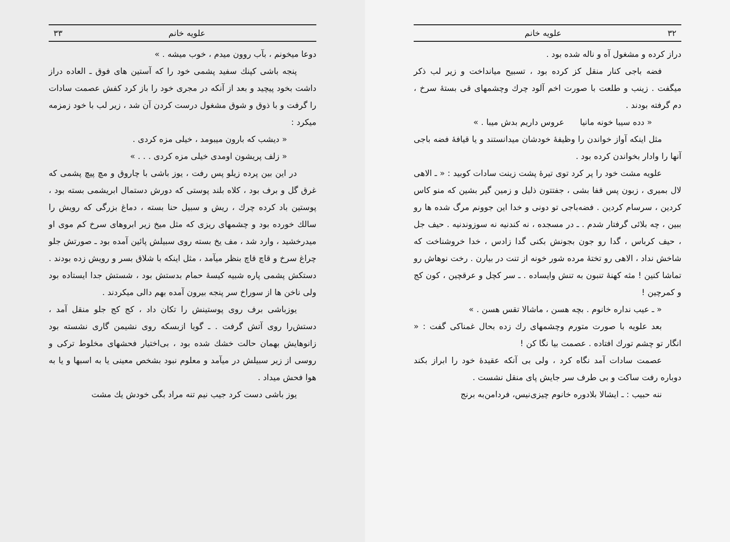۳۲ علویه خانم
دراز کرده و مشغول آه و ناله شده بود .
فضه باجی کنار منقل کز کرده بود ، تسبیح میانداخت و زیر لب ذکر میگفت . زینب و طلعت با صورت اخم آلود چرك وچشمهای قی بستهٔ سرخ ، دم گرفته بودند .
« دده سیبا خونه مانیا عروس داریم بدش میبا . »
مثل اینکه آواز خواندن را وظیفهٔ خودشان میدانستند و یا قیافهٔ فضه باجی آنها را وادار بخواندن کرده بود .
علویه مشت خود را پر کرد توی تیرهٔ پشت زینت سادات کوبید : « ـ الاهی لال بمیری ، زبون پس قفا بشی ، جفتتون ذلیل و زمین گیر بشین که منو کاس کردین ، سرسام کردین . فضه‌باجی تو دونی و خدا این جوونم مرگ شده ها رو ببین ، چه بلائی گرفتار شدم . ـ در مسجده ، نه کندنیه نه سوزوندنیه . حیف جل ، حیف کرباس ، گدا رو جون بجونش بکنی گدا زادس ، خدا خروشناخت که شاخش نداد ، الاهی رو تختهٔ مرده شور خونه از تنت در بیارن . رخت نوهاش رو تماشا کنین ! مثه کهنهٔ تنبون به تنش وایساده . ـ سر کچل و عرقچین ، کون کج و کمرچین !
« ـ عیب نداره خانوم . بچه هسن ، ماشالا تقس هسن . »
بعد علویه با صورت متورم وچشمهای رك زده بحال غمناکی گفت : « انگار تو چشم تورك افتاده . عصمت بیا نگا کن !
عصمت سادات آمد نگاه کرد ، ولی بی آنکه عقیدهٔ خود را ابراز بکند دوباره رفت ساکت و بی طرف سر جایش پای منقل نشست .
ننه حبیب : ـ ایشالا بلادوره خانوم چیزی‌نیس، فردامن‌به برنج
علویه خانم ۳۳
دوعا میخونم ، بآب روون میدم ، خوب میشه . »
پنجه باشی کپنك سفید پشمی خود را که آستین های فوق ـ العاده دراز داشت بخود پیچید و بعد از آنکه در مجری خود را باز کرد کفش عصمت سادات را گرفت و با ذوق و شوق مشغول درست کردن آن شد ، زیر لب با خود زمزمه میکرد :
« دیشب که بارون میبومد ، خیلی مزه کردی .
« زلف پریشون اومدی خیلی مزه کردی . . . »
در این بین پرده زیلو پس رفت ، یوز باشی با چاروق و مچ پیچ پشمی که غرق گل و برف بود ، کلاه بلند پوستی که دورش دستمال ابریشمی بسته بود ، پوستین باد کرده چرك ، ریش و سبیل حنا بسته ، دماغ بزرگی که رویش را سالك خورده بود و چشمهای ریزی که مثل میخ زیر ابروهای سرخ کم موی او میدرخشید ، وارد شد ، مف یخ بسته روی سبیلش پائین آمده بود ـ صورتش جلو چراغ سرخ و قاچ قاچ بنظر میآمد ، مثل اینکه با شلاق بسر و رویش زده بودند . دستکش پشمی پاره شبیه کیسهٔ حمام بدستش بود ، شستش جدا ایستاده بود ولی ناخن ها از سوراخ سر پنجه بیرون آمده بهم دالی میکردند .
یوزباشی برف روی پوستینش را تکان داد ، کج کج جلو منقل آمد ، دستش‌را روی آتش گرفت . ـ گویا ازبسکه روی نشیمن گاری نشسته بود زانوهایش بهمان حالت خشك شده بود ، بی‌اختیار فحشهای مخلوط ترکی و روسی از زیر سبیلش در میآمد و معلوم نبود بشخص معینی یا به اسبها و یا به هوا فحش میداد .
یوز باشی دست کرد جیب نیم تنه مراد بگی خودش یك مشت